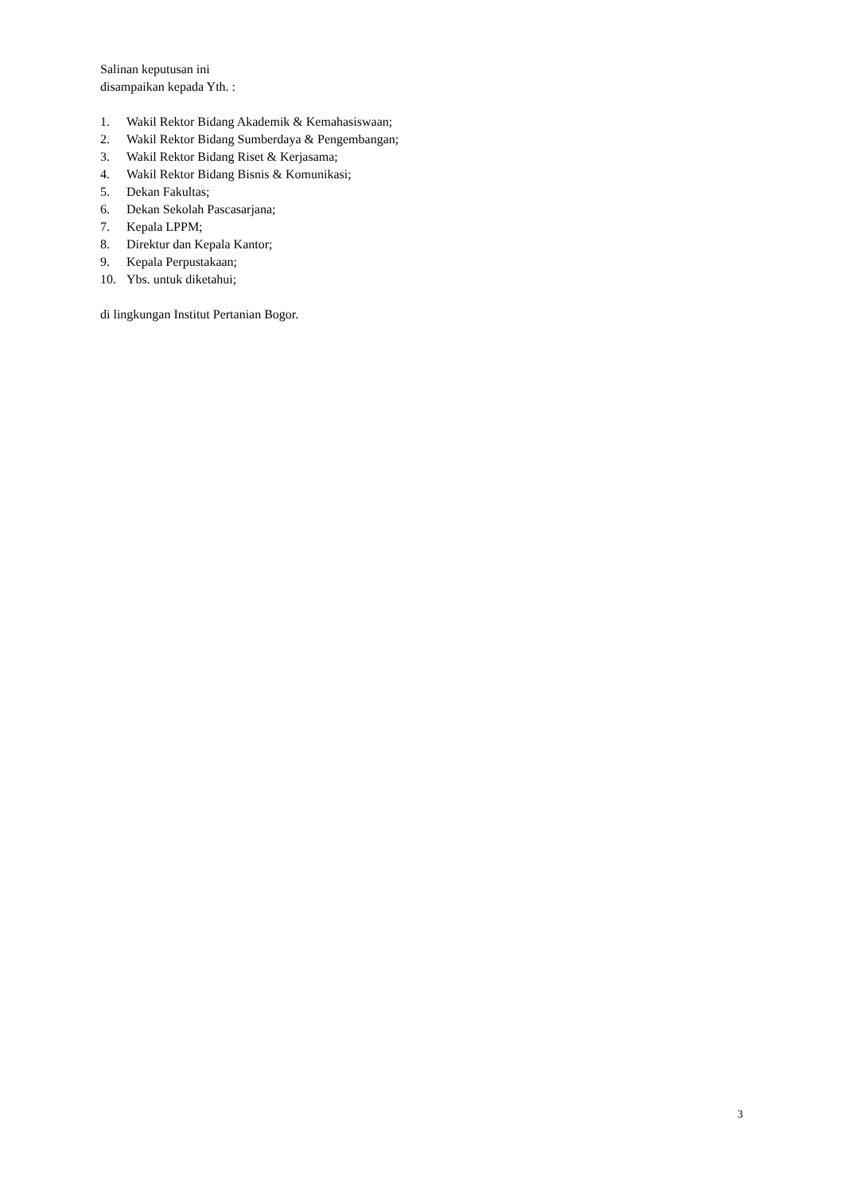Salinan keputusan ini
disampaikan kepada Yth. :
1. Wakil Rektor Bidang Akademik & Kemahasiswaan;
2. Wakil Rektor Bidang Sumberdaya & Pengembangan;
3. Wakil Rektor Bidang Riset & Kerjasama;
4. Wakil Rektor Bidang Bisnis & Komunikasi;
5. Dekan Fakultas;
6. Dekan Sekolah Pascasarjana;
7. Kepala LPPM;
8. Direktur dan Kepala Kantor;
9. Kepala Perpustakaan;
10. Ybs. untuk diketahui;
di lingkungan Institut Pertanian Bogor.
3